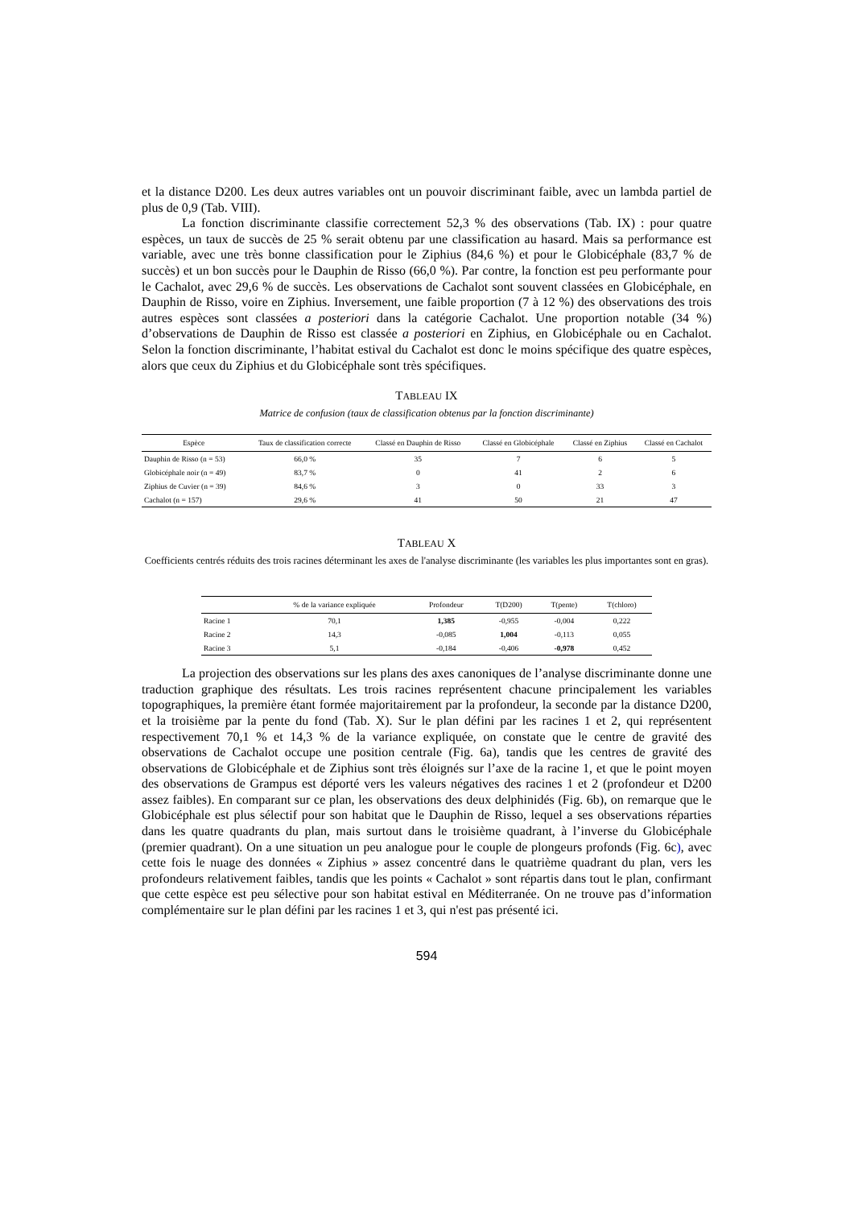et la distance D200. Les deux autres variables ont un pouvoir discriminant faible, avec un lambda partiel de plus de 0,9 (Tab. VIII).
La fonction discriminante classifie correctement 52,3 % des observations (Tab. IX) : pour quatre espèces, un taux de succès de 25 % serait obtenu par une classification au hasard. Mais sa performance est variable, avec une très bonne classification pour le Ziphius (84,6 %) et pour le Globicéphale (83,7 % de succès) et un bon succès pour le Dauphin de Risso (66,0 %). Par contre, la fonction est peu performante pour le Cachalot, avec 29,6 % de succès. Les observations de Cachalot sont souvent classées en Globicéphale, en Dauphin de Risso, voire en Ziphius. Inversement, une faible proportion (7 à 12 %) des observations des trois autres espèces sont classées a posteriori dans la catégorie Cachalot. Une proportion notable (34 %) d’observations de Dauphin de Risso est classée a posteriori en Ziphius, en Globicéphale ou en Cachalot. Selon la fonction discriminante, l’habitat estival du Cachalot est donc le moins spécifique des quatre espèces, alors que ceux du Ziphius et du Globicéphale sont très spécifiques.
TABLEAU IX
Matrice de confusion (taux de classification obtenus par la fonction discriminante)
| Espèce | Taux de classification correcte | Classé en Dauphin de Risso | Classé en Globicéphale | Classé en Ziphius | Classé en Cachalot |
| --- | --- | --- | --- | --- | --- |
| Dauphin de Risso (n = 53) | 66,0 % | 35 | 7 | 6 | 5 |
| Globicéphale noir (n = 49) | 83,7 % | 0 | 41 | 2 | 6 |
| Ziphius de Cuvier (n = 39) | 84,6 % | 3 | 0 | 33 | 3 |
| Cachalot (n = 157) | 29,6 % | 41 | 50 | 21 | 47 |
TABLEAU X
Coefficients centrés réduits des trois racines déterminant les axes de l'analyse discriminante (les variables les plus importantes sont en gras).
| | % de la variance expliquée | Profondeur | T(D200) | T(pente) | T(chloro) |
| --- | --- | --- | --- | --- | --- |
| Racine 1 | 70,1 | 1,385 | -0,955 | -0,004 | 0,222 |
| Racine 2 | 14,3 | -0,085 | 1,004 | -0,113 | 0,055 |
| Racine 3 | 5,1 | -0,184 | -0,406 | -0,978 | 0,452 |
La projection des observations sur les plans des axes canoniques de l’analyse discriminante donne une traduction graphique des résultats. Les trois racines représentent chacune principalement les variables topographiques, la première étant formée majoritairement par la profondeur, la seconde par la distance D200, et la troisième par la pente du fond (Tab. X). Sur le plan défini par les racines 1 et 2, qui représentent respectivement 70,1 % et 14,3 % de la variance expliquée, on constate que le centre de gravité des observations de Cachalot occupe une position centrale (Fig. 6a), tandis que les centres de gravité des observations de Globicéphale et de Ziphius sont très éloignés sur l’axe de la racine 1, et que le point moyen des observations de Grampus est déporté vers les valeurs négatives des racines 1 et 2 (profondeur et D200 assez faibles). En comparant sur ce plan, les observations des deux delphinidés (Fig. 6b), on remarque que le Globicéphale est plus sélectif pour son habitat que le Dauphin de Risso, lequel a ses observations réparties dans les quatre quadrants du plan, mais surtout dans le troisième quadrant, à l’inverse du Globicéphale (premier quadrant). On a une situation un peu analogue pour le couple de plongeurs profonds (Fig. 6c), avec cette fois le nuage des données « Ziphius » assez concentré dans le quatrième quadrant du plan, vers les profondeurs relativement faibles, tandis que les points « Cachalot » sont répartis dans tout le plan, confirmant que cette espèce est peu sélective pour son habitat estival en Méditerranée. On ne trouve pas d’information complémentaire sur le plan défini par les racines 1 et 3, qui n'est pas présenté ici.
594